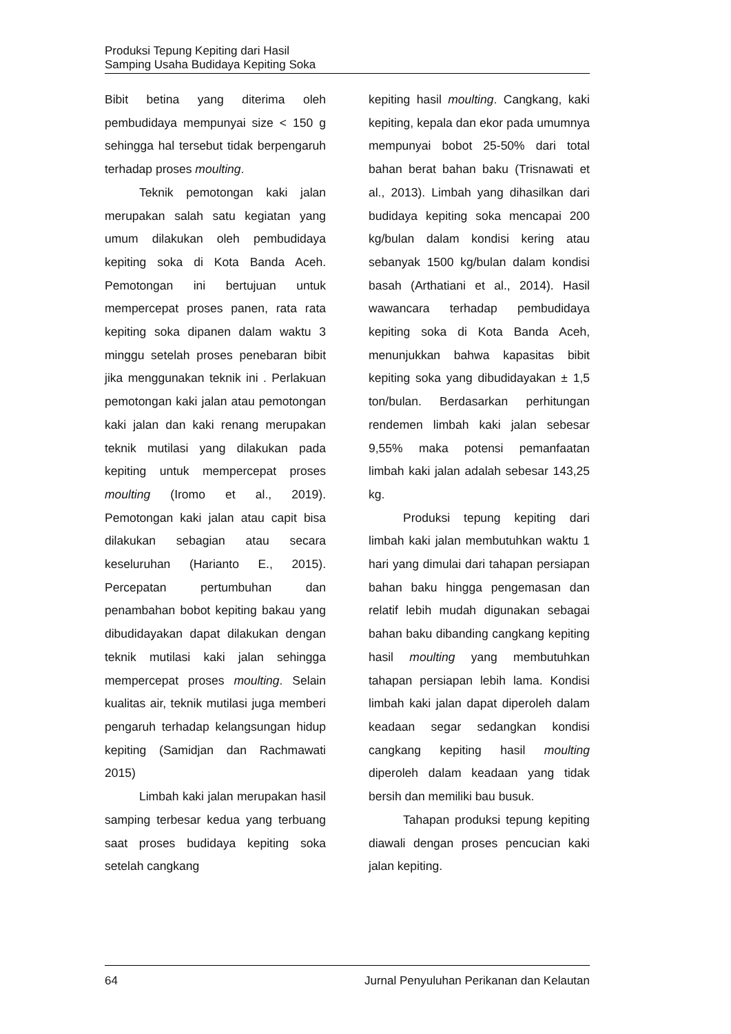Produksi Tepung Kepiting dari Hasil
Samping Usaha Budidaya Kepiting Soka
Bibit betina yang diterima oleh pembudidaya mempunyai size < 150 g sehingga hal tersebut tidak berpengaruh terhadap proses moulting.
Teknik pemotongan kaki jalan merupakan salah satu kegiatan yang umum dilakukan oleh pembudidaya kepiting soka di Kota Banda Aceh. Pemotongan ini bertujuan untuk mempercepat proses panen, rata rata kepiting soka dipanen dalam waktu 3 minggu setelah proses penebaran bibit jika menggunakan teknik ini . Perlakuan pemotongan kaki jalan atau pemotongan kaki jalan dan kaki renang merupakan teknik mutilasi yang dilakukan pada kepiting untuk mempercepat proses moulting (Iromo et al., 2019). Pemotongan kaki jalan atau capit bisa dilakukan sebagian atau secara keseluruhan (Harianto E., 2015). Percepatan pertumbuhan dan penambahan bobot kepiting bakau yang dibudidayakan dapat dilakukan dengan teknik mutilasi kaki jalan sehingga mempercepat proses moulting. Selain kualitas air, teknik mutilasi juga memberi pengaruh terhadap kelangsungan hidup kepiting (Samidjan dan Rachmawati 2015)
Limbah kaki jalan merupakan hasil samping terbesar kedua yang terbuang saat proses budidaya kepiting soka setelah cangkang
kepiting hasil moulting. Cangkang, kaki kepiting, kepala dan ekor pada umumnya mempunyai bobot 25-50% dari total bahan berat bahan baku (Trisnawati et al., 2013). Limbah yang dihasilkan dari budidaya kepiting soka mencapai 200 kg/bulan dalam kondisi kering atau sebanyak 1500 kg/bulan dalam kondisi basah (Arthatiani et al., 2014). Hasil wawancara terhadap pembudidaya kepiting soka di Kota Banda Aceh, menunjukkan bahwa kapasitas bibit kepiting soka yang dibudidayakan ± 1,5 ton/bulan. Berdasarkan perhitungan rendemen limbah kaki jalan sebesar 9,55% maka potensi pemanfaatan limbah kaki jalan adalah sebesar 143,25 kg.
Produksi tepung kepiting dari limbah kaki jalan membutuhkan waktu 1 hari yang dimulai dari tahapan persiapan bahan baku hingga pengemasan dan relatif lebih mudah digunakan sebagai bahan baku dibanding cangkang kepiting hasil moulting yang membutuhkan tahapan persiapan lebih lama. Kondisi limbah kaki jalan dapat diperoleh dalam keadaan segar sedangkan kondisi cangkang kepiting hasil moulting diperoleh dalam keadaan yang tidak bersih dan memiliki bau busuk.
Tahapan produksi tepung kepiting diawali dengan proses pencucian kaki jalan kepiting.
64 Jurnal Penyuluhan Perikanan dan Kelautan